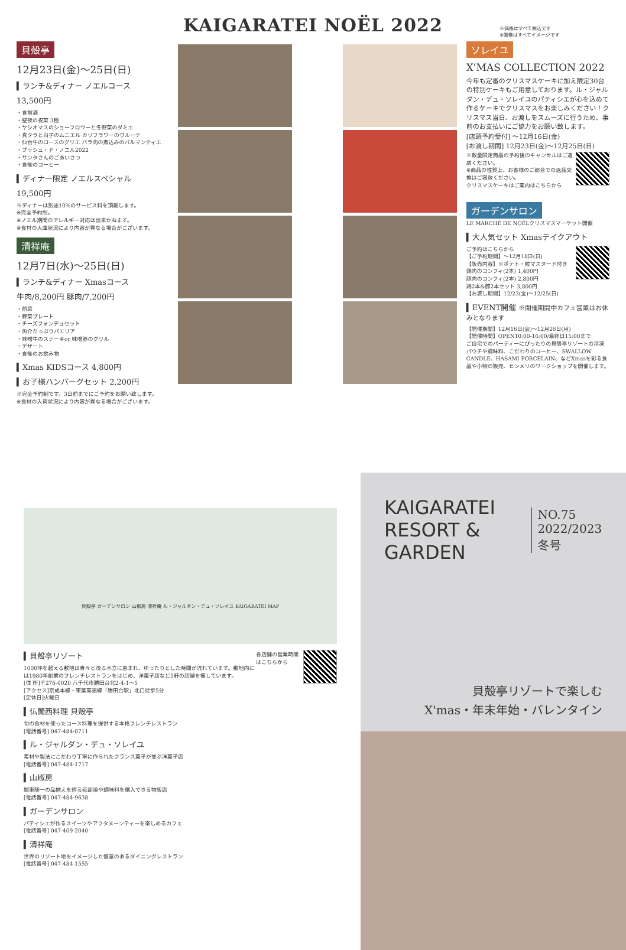KAIGARATEI NOËL 2022
※価格はすべて税込です
※画像はすべてイメージです
貝殻亭
12月23日(金)〜25日(日)
▍ランチ&ディナー ノエルコース
13,500円
・食前酒
・聖夜の祝菜 3種
・ヤシオマスのショーフロワーと冬野菜のダミエ
・真タラと白子のムニエル カリフラワーのヴルーテ
・仙台牛のロースのグリエ バラ肉の煮込みのパルマンティエ
・ブッシュ・ド・ノエル2022
・サンタさんのごあいさつ
・食後のコーヒー
▍ディナー限定 ノエルスペシャル
19,500円
※ディナーは別途10%のサービス料を頂戴します。
※完全予約制。
※ノエル期間のアレルギー対応は出来かねます。
※食材の入庫状況により内容が異なる場合がございます。
清祥庵
12月7日(水)〜25日(日)
▍ランチ&ディナー Xmasコース
牛肉/8,200円 豚肉/7,200円
・前菜
・野菜プレート
・チーズフォンデュセット
・魚介たっぷりパエリア
・味噌牛のステーキor 味噌豚のグリル
・デザート
・食後のお飲み物
▍Xmas KIDSコース 4,800円
▍お子様ハンバーグセット 2,200円
※完全予約制です。3日前までにご予約をお願い致します。
※食材の入荷状況により内容が異なる場合がございます。
ソレイユ
X'MAS COLLECTION 2022
今年も定番のクリスマスケーキに加え限定30台の特別ケーキもご用意しております。ル・ジャルダン・デュ・ソレイユのパティシエが心を込めて作るケーキでクリスマスをお楽しみください！クリスマス当日、お渡しをスムーズに行うため、事前のお支払いにご協力をお願い致します。
[店頭予約受付] 〜12月16日(金)
[お渡し期間] 12月23日(金)〜12月25日(日)
※数量限定商品の予約後のキャンセルはご遠慮ください。
※商品の性質上、お客様のご都合での返品交換はご容赦ください。
クリスマスケーキはご案内はこちらから
ガーデンサロン
LE MARCHÉ DE NOËLクリスマスマーケット開催
▍大人気セット Xmasテイクアウト
ご予約はこちらから
【ご予約期間】〜12月18日(日)
【販売内容】※ポテト・粒マスタード付き
鶏肉のコンフィ(2本) 1,400円
豚肉のコンフィ(2本) 2,800円
鶏2本&豚2本セット 3,800円
【お渡し期間】12/23(金)〜12/25(日)
▍EVENT開催 ※開催期間中カフェ営業はお休みとなります
【開催期間】12月16日(金)〜12月26日(月)
【開催時間】OPEN10:00-16:00/最終日15:00まで
ご自宅でのパーティーにぴったりの貝殻亭リゾートの冷凍パウチや調味料、こだわりのコーヒー、SWALLOW CANDLE、HASAMI PORCELAIN、などXmasを彩る食品や小物の販売、ヒンメリのワークショップを開催します。
貝殻亭 ガーデンサロン 山椒房 清祥庵 ル・ジャルダン・デュ・ソレイユ KAIGARATEI MAP
各店舗の営業時間はこちらから
▍貝殻亭リゾート
1000坪を超える敷地は青々と茂る木立に恵まれ、ゆったりとした時間が流れています。敷地内には1980年創業のフレンチレストランをはじめ、洋菓子店など5軒の店舗を擁しています。
[住 所]〒276-0020 八千代市勝田台北2-4-1〜5
[アクセス]京成本線・東葉高速線「勝田台駅」北口徒歩5分
[定休日]火曜日
▍仏蘭西料理 貝殻亭
旬の食材を使ったコース料理を提供する本格フレンチレストラン
[電話番号] 047-484-0711
▍ル・ジャルダン・デュ・ソレイユ
素材や製法にこだわり丁寧に作られたフランス菓子が並ぶ洋菓子店
[電話番号] 047-484-1717
▍山椒房
関東随一の品揃えを誇る砥部焼や調味料を購入できる物販店
[電話番号] 047-484-9638
▍ガーデンサロン
パティシエが作るスイーツやアフタヌーンティーを楽しめるカフェ
[電話番号] 047-409-2040
▍清祥庵
世界のリゾート地をイメージした個室のあるダイニングレストラン
[電話番号] 047-484-1555
KAIGARATEI
RESORT & GARDEN
NO.75
2022/2023冬号
貝殻亭リゾートで楽しむ
X'mas・年末年始・バレンタイン